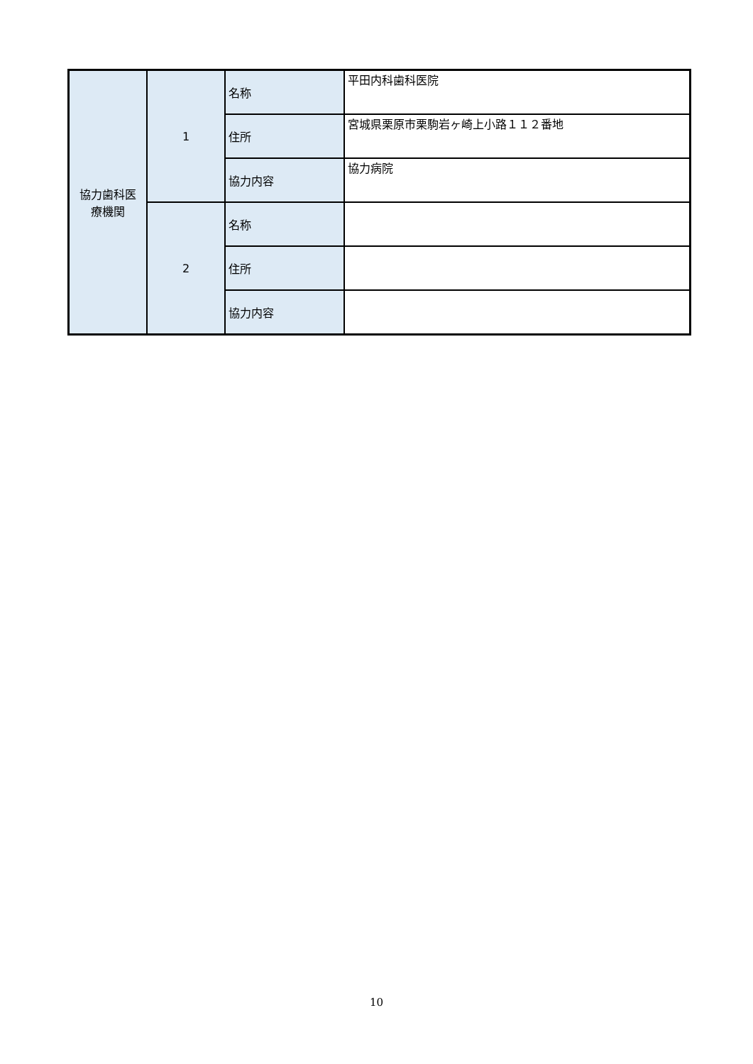| 協力歯科医 療機関 | 1 | 名称 | 平田内科歯科医院 |
| | | 住所 | 宮城県栗原市栗駒岩ヶ崎上小路１１２番地 |
| | | 協力内容 | 協力病院 |
| | 2 | 名称 | |
| | | 住所 | |
| | | 協力内容 | |
10